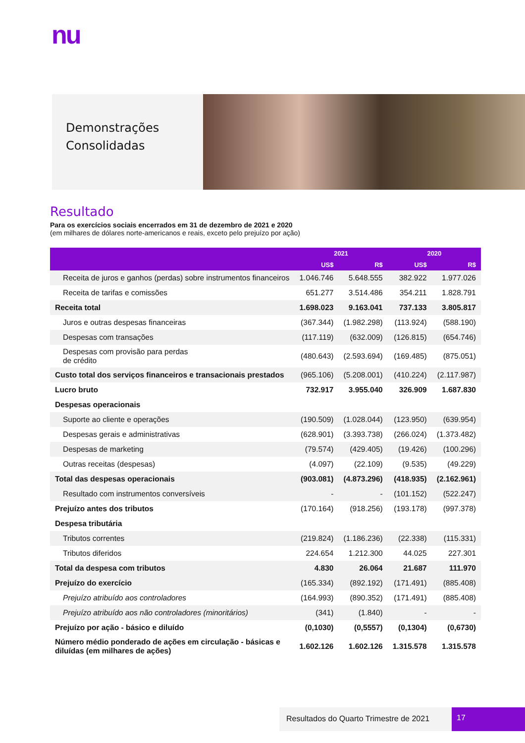nu
Demonstrações
Consolidadas
Resultado
Para os exercícios sociais encerrados em 31 de dezembro de 2021 e 2020
(em milhares de dólares norte-americanos e reais, exceto pelo prejuízo por ação)
| | 2021 | | 2020 | |
| --- | --- | --- | --- | --- |
| | US$ | R$ | US$ | R$ |
| Receita de juros e ganhos (perdas) sobre instrumentos financeiros | 1.046.746 | 5.648.555 | 382.922 | 1.977.026 |
| Receita de tarifas e comissões | 651.277 | 3.514.486 | 354.211 | 1.828.791 |
| Receita total | 1.698.023 | 9.163.041 | 737.133 | 3.805.817 |
| Juros e outras despesas financeiras | (367.344) | (1.982.298) | (113.924) | (588.190) |
| Despesas com transações | (117.119) | (632.009) | (126.815) | (654.746) |
| Despesas com provisão para perdas de crédito | (480.643) | (2.593.694) | (169.485) | (875.051) |
| Custo total dos serviços financeiros e transacionais prestados | (965.106) | (5.208.001) | (410.224) | (2.117.987) |
| Lucro bruto | 732.917 | 3.955.040 | 326.909 | 1.687.830 |
| Despesas operacionais | | | | |
| Suporte ao cliente e operações | (190.509) | (1.028.044) | (123.950) | (639.954) |
| Despesas gerais e administrativas | (628.901) | (3.393.738) | (266.024) | (1.373.482) |
| Despesas de marketing | (79.574) | (429.405) | (19.426) | (100.296) |
| Outras receitas (despesas) | (4.097) | (22.109) | (9.535) | (49.229) |
| Total das despesas operacionais | (903.081) | (4.873.296) | (418.935) | (2.162.961) |
| Resultado com instrumentos conversíveis | - | - | (101.152) | (522.247) |
| Prejuízo antes dos tributos | (170.164) | (918.256) | (193.178) | (997.378) |
| Despesa tributária | | | | |
| Tributos correntes | (219.824) | (1.186.236) | (22.338) | (115.331) |
| Tributos diferidos | 224.654 | 1.212.300 | 44.025 | 227.301 |
| Total da despesa com tributos | 4.830 | 26.064 | 21.687 | 111.970 |
| Prejuízo do exercício | (165.334) | (892.192) | (171.491) | (885.408) |
| Prejuízo atribuído aos controladores | (164.993) | (890.352) | (171.491) | (885.408) |
| Prejuízo atribuído aos não controladores (minoritários) | (341) | (1.840) | - | - |
| Prejuízo por ação - básico e diluído | (0,1030) | (0,5557) | (0,1304) | (0,6730) |
| Número médio ponderado de ações em circulação - básicas e diluídas (em milhares de ações) | 1.602.126 | 1.602.126 | 1.315.578 | 1.315.578 |
Resultados do Quarto Trimestre de 2021
17